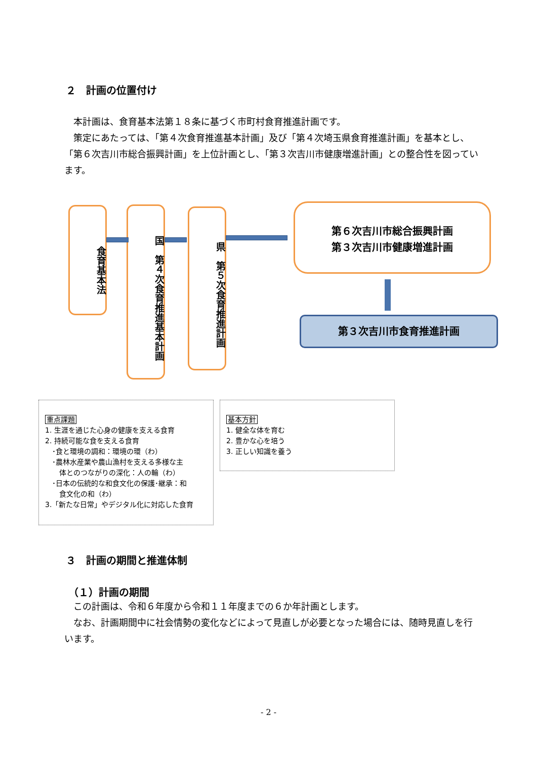２　計画の位置付け
　本計画は、食育基本法第１８条に基づく市町村食育推進計画です。
　策定にあたっては、「第４次食育推進基本計画」及び「第４次埼玉県食育推進計画」を基本とし、「第６次吉川市総合振興計画」を上位計画とし、「第３次吉川市健康増進計画」との整合性を図っています。
食育基本法
国　第４次食育推進基本計画
県　第５次食育推進計画
第６次吉川市総合振興計画
第３次吉川市健康増進計画
第３次吉川市食育推進計画
重点課題
1. 生涯を通じた心身の健康を支える食育
2. 持続可能な食を支える食育
　･食と環境の調和：環境の環（わ）
　･農林水産業や農山漁村を支える多様な主
　　体とのつながりの深化：人の輪（わ）
　･日本の伝統的な和食文化の保護･継承：和
　　食文化の和（わ）
3.「新たな日常」やデジタル化に対応した食育
基本方針
1. 健全な体を育む
2. 豊かな心を培う
3. 正しい知識を養う
３　計画の期間と推進体制
（１）計画の期間
　この計画は、令和６年度から令和１１年度までの６か年計画とします。
　なお、計画期間中に社会情勢の変化などによって見直しが必要となった場合には、随時見直しを行います。
- 2 -